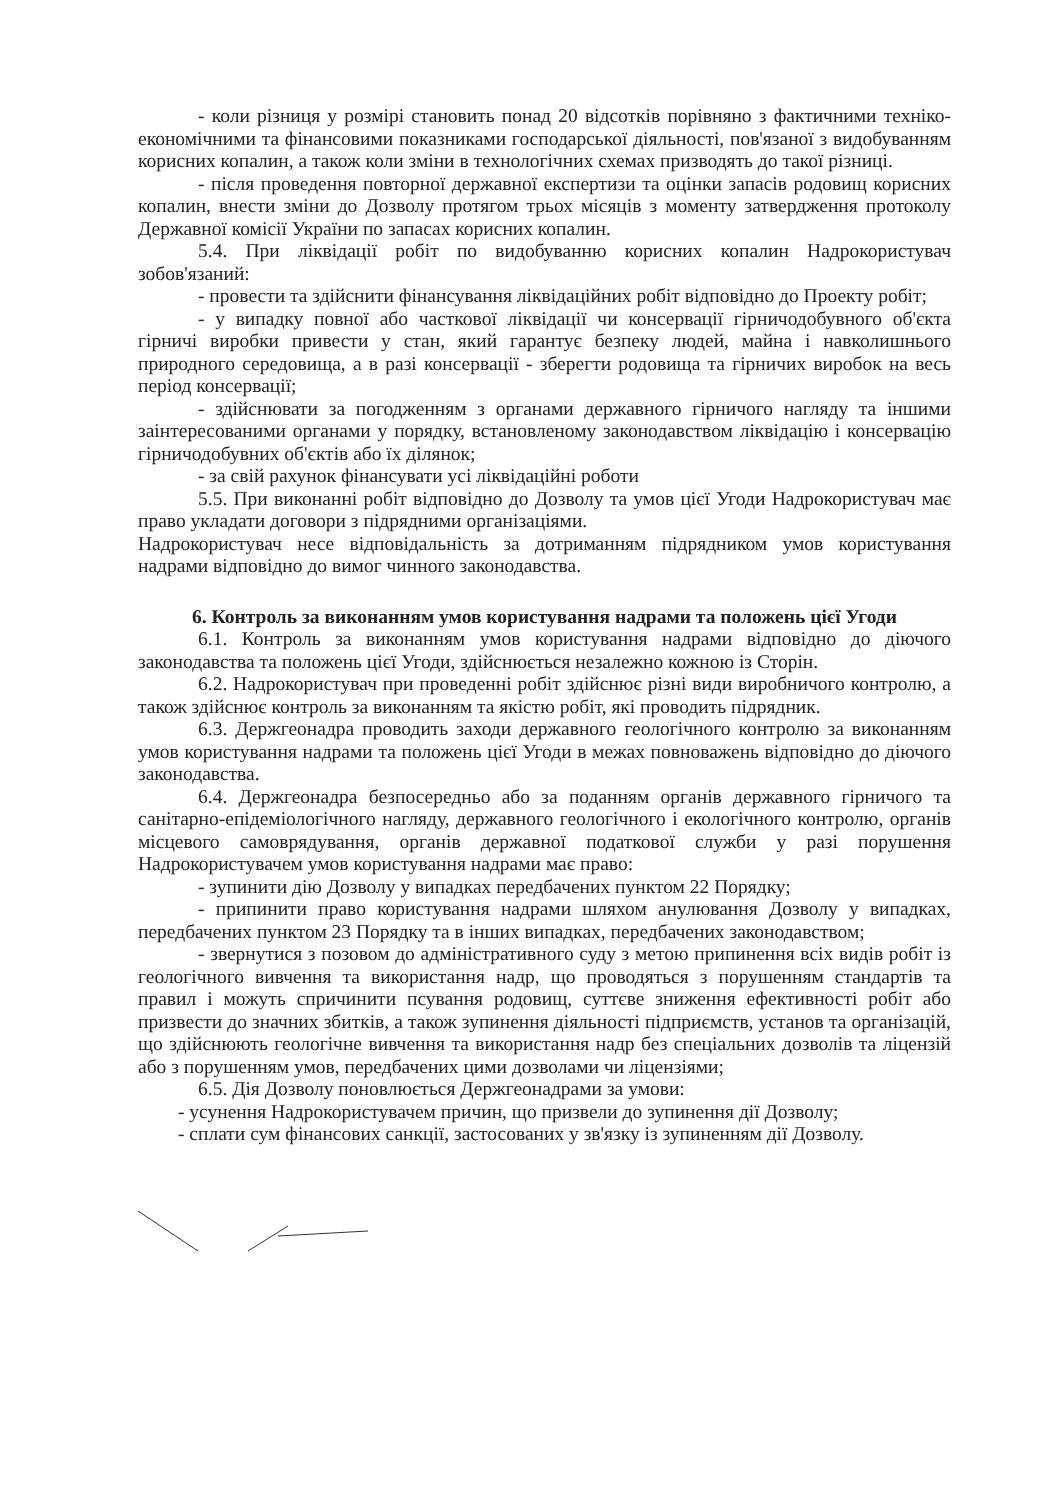- коли різниця у розмірі становить понад 20 відсотків порівняно з фактичними техніко-економічними та фінансовими показниками господарської діяльності, пов'язаної з видобуванням корисних копалин, а також коли зміни в технологічних схемах призводять до такої різниці.
- після проведення повторної державної експертизи та оцінки запасів родовищ корисних копалин, внести зміни до Дозволу протягом трьох місяців з моменту затвердження протоколу Державної комісії України по запасах корисних копалин.
5.4. При ліквідації робіт по видобуванню корисних копалин Надрокористувач зобов'язаний:
- провести та здійснити фінансування ліквідаційних робіт відповідно до Проекту робіт;
- у випадку повної або часткової ліквідації чи консервації гірничодобувного об'єкта гірничі виробки привести у стан, який гарантує безпеку людей, майна і навколишнього природного середовища, а в разі консервації - зберегти родовища та гірничих виробок на весь період консервації;
- здійснювати за погодженням з органами державного гірничого нагляду та іншими заінтересованими органами у порядку, встановленому законодавством ліквідацію і консервацію гірничодобувних об'єктів або їх ділянок;
- за свій рахунок фінансувати усі ліквідаційні роботи
5.5. При виконанні робіт відповідно до Дозволу та умов цієї Угоди Надрокористувач має право укладати договори з підрядними організаціями.
Надрокористувач несе відповідальність за дотриманням підрядником умов користування надрами відповідно до вимог чинного законодавства.
6. Контроль за виконанням умов користування надрами та положень цієї Угоди
6.1. Контроль за виконанням умов користування надрами відповідно до діючого законодавства та положень цієї Угоди, здійснюється незалежно кожною із Сторін.
6.2. Надрокористувач при проведенні робіт здійснює різні види виробничого контролю, а також здійснює контроль за виконанням та якістю робіт, які проводить підрядник.
6.3. Держгеонадра проводить заходи державного геологічного контролю за виконанням умов користування надрами та положень цієї Угоди в межах повноважень відповідно до діючого законодавства.
6.4. Держгеонадра безпосередньо або за поданням органів державного гірничого та санітарно-епідеміологічного нагляду, державного геологічного і екологічного контролю, органів місцевого самоврядування, органів державної податкової служби у разі порушення Надрокористувачем умов користування надрами має право:
- зупинити дію Дозволу у випадках передбачених пунктом 22 Порядку;
- припинити право користування надрами шляхом анулювання Дозволу у випадках, передбачених пунктом 23 Порядку та в інших випадках, передбачених законодавством;
- звернутися з позовом до адміністративного суду з метою припинення всіх видів робіт із геологічного вивчення та використання надр, що проводяться з порушенням стандартів та правил і можуть спричинити псування родовищ, суттєве зниження ефективності робіт або призвести до значних збитків, а також зупинення діяльності підприємств, установ та організацій, що здійснюють геологічне вивчення та використання надр без спеціальних дозволів та ліцензій або з порушенням умов, передбачених цими дозволами чи ліцензіями;
6.5. Дія Дозволу поновлюється Держгеонадрами за умови:
- усунення Надрокористувачем причин, що призвели до зупинення дії Дозволу;
- сплати сум фінансових санкції, застосованих у зв'язку із зупиненням дії Дозволу.